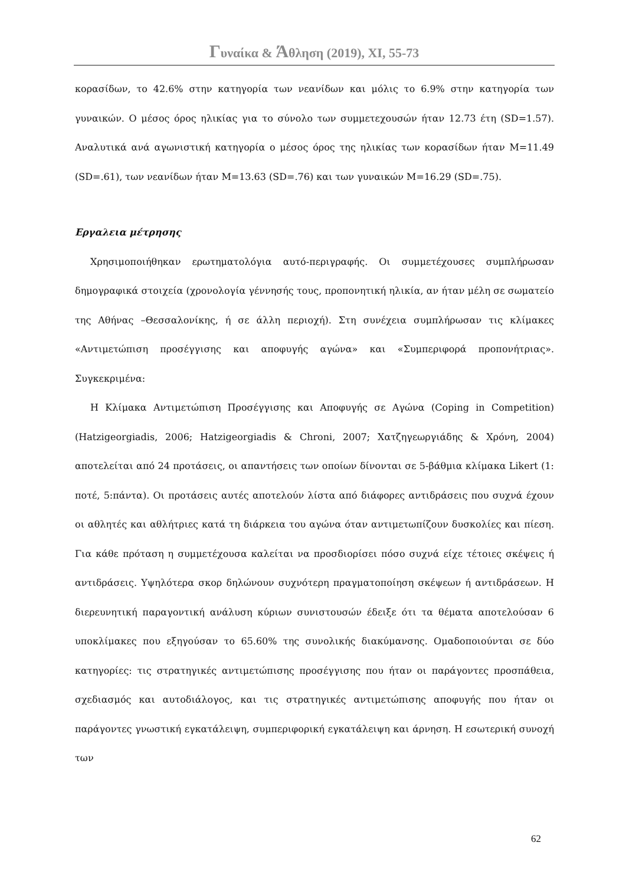Γυναίκα & Άθληση (2019), ΧΙ, 55-73
κορασίδων, το 42.6% στην κατηγορία των νεανίδων και μόλις το 6.9% στην κατηγορία των γυναικών. Ο μέσος όρος ηλικίας για το σύνολο των συμμετεχουσών ήταν 12.73 έτη (SD=1.57). Αναλυτικά ανά αγωνιστική κατηγορία ο μέσος όρος της ηλικίας των κορασίδων ήταν M=11.49 (SD=.61), των νεανίδων ήταν M=13.63 (SD=.76) και των γυναικών M=16.29 (SD=.75).
Εργαλεια μέτρησης
Χρησιμοποιήθηκαν ερωτηματολόγια αυτό-περιγραφής. Οι συμμετέχουσες συμπλήρωσαν δημογραφικά στοιχεία (χρονολογία γέννησής τους, προπονητική ηλικία, αν ήταν μέλη σε σωματείο της Αθήνας –Θεσσαλονίκης, ή σε άλλη περιοχή). Στη συνέχεια συμπλήρωσαν τις κλίμακες «Αντιμετώπιση προσέγγισης και αποφυγής αγώνα» και «Συμπεριφορά προπονήτριας». Συγκεκριμένα:
Η Κλίμακα Αντιμετώπιση Προσέγγισης και Αποφυγής σε Αγώνα (Coping in Competition) (Hatzigeorgiadis, 2006; Hatzigeorgiadis & Chroni, 2007; Χατζηγεωργιάδης & Χρόνη, 2004) αποτελείται από 24 προτάσεις, οι απαντήσεις των οποίων δίνονται σε 5-βάθμια κλίμακα Likert (1: ποτέ, 5:πάντα). Οι προτάσεις αυτές αποτελούν λίστα από διάφορες αντιδράσεις που συχνά έχουν οι αθλητές και αθλήτριες κατά τη διάρκεια του αγώνα όταν αντιμετωπίζουν δυσκολίες και πίεση. Για κάθε πρόταση η συμμετέχουσα καλείται να προσδιορίσει πόσο συχνά είχε τέτοιες σκέψεις ή αντιδράσεις. Υψηλότερα σκορ δηλώνουν συχνότερη πραγματοποίηση σκέψεων ή αντιδράσεων. Η διερευνητική παραγοντική ανάλυση κύριων συνιστουσών έδειξε ότι τα θέματα αποτελούσαν 6 υποκλίμακες που εξηγούσαν το 65.60% της συνολικής διακύμανσης. Ομαδοποιούνται σε δύο κατηγορίες: τις στρατηγικές αντιμετώπισης προσέγγισης που ήταν οι παράγοντες προσπάθεια, σχεδιασμός και αυτοδιάλογος, και τις στρατηγικές αντιμετώπισης αποφυγής που ήταν οι παράγοντες γνωστική εγκατάλειψη, συμπεριφορική εγκατάλειψη και άρνηση. Η εσωτερική συνοχή των
62